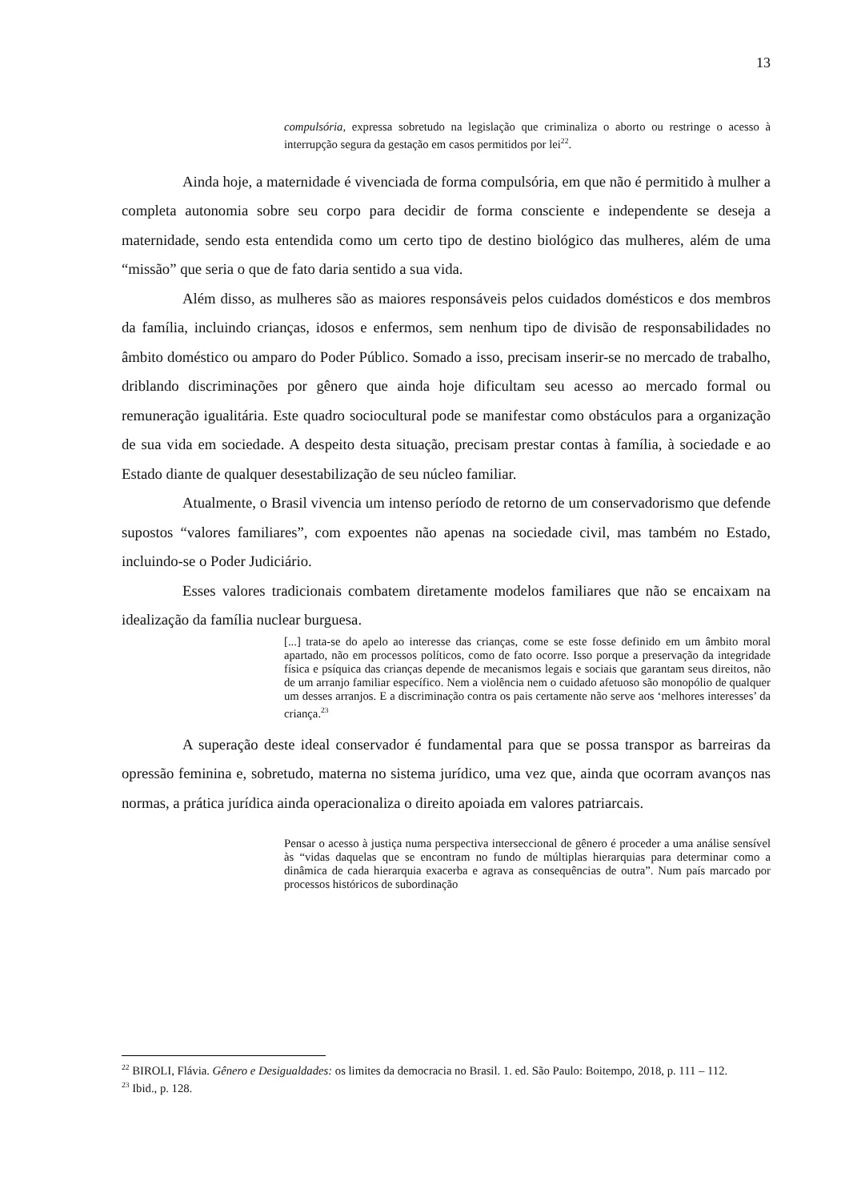13
compulsória, expressa sobretudo na legislação que criminaliza o aborto ou restringe o acesso à interrupção segura da gestação em casos permitidos por lei<sup>22</sup>.
Ainda hoje, a maternidade é vivenciada de forma compulsória, em que não é permitido à mulher a completa autonomia sobre seu corpo para decidir de forma consciente e independente se deseja a maternidade, sendo esta entendida como um certo tipo de destino biológico das mulheres, além de uma “missão” que seria o que de fato daria sentido a sua vida.
Além disso, as mulheres são as maiores responsáveis pelos cuidados domésticos e dos membros da família, incluindo crianças, idosos e enfermos, sem nenhum tipo de divisão de responsabilidades no âmbito doméstico ou amparo do Poder Público. Somado a isso, precisam inserir-se no mercado de trabalho, driblando discriminações por gênero que ainda hoje dificultam seu acesso ao mercado formal ou remuneração igualitária. Este quadro sociocultural pode se manifestar como obstáculos para a organização de sua vida em sociedade. A despeito desta situação, precisam prestar contas à família, à sociedade e ao Estado diante de qualquer desestabilização de seu núcleo familiar.
Atualmente, o Brasil vivencia um intenso período de retorno de um conservadorismo que defende supostos “valores familiares”, com expoentes não apenas na sociedade civil, mas também no Estado, incluindo-se o Poder Judiciário.
Esses valores tradicionais combatem diretamente modelos familiares que não se encaixam na idealização da família nuclear burguesa.
[...] trata-se do apelo ao interesse das crianças, come se este fosse definido em um âmbito moral apartado, não em processos políticos, como de fato ocorre. Isso porque a preservação da integridade física e psíquica das crianças depende de mecanismos legais e sociais que garantam seus direitos, não de um arranjo familiar específico. Nem a violência nem o cuidado afetuoso são monopólio de qualquer um desses arranjos. E a discriminação contra os pais certamente não serve aos ‘melhores interesses’ da criança.<sup>23</sup>
A superação deste ideal conservador é fundamental para que se possa transpor as barreiras da opressão feminina e, sobretudo, materna no sistema jurídico, uma vez que, ainda que ocorram avanços nas normas, a prática jurídica ainda operacionaliza o direito apoiada em valores patriarcais.
Pensar o acesso à justiça numa perspectiva interseccional de gênero é proceder a uma análise sensível às “vidas daquelas que se encontram no fundo de múltiplas hierarquias para determinar como a dinâmica de cada hierarquia exacerba e agrava as consequências de outra”. Num país marcado por processos históricos de subordinação
<sup>22</sup> BIROLI, Flávia. Gênero e Desigualdades: os limites da democracia no Brasil. 1. ed. São Paulo: Boitempo, 2018, p. 111 – 112.
<sup>23</sup> Ibid., p. 128.